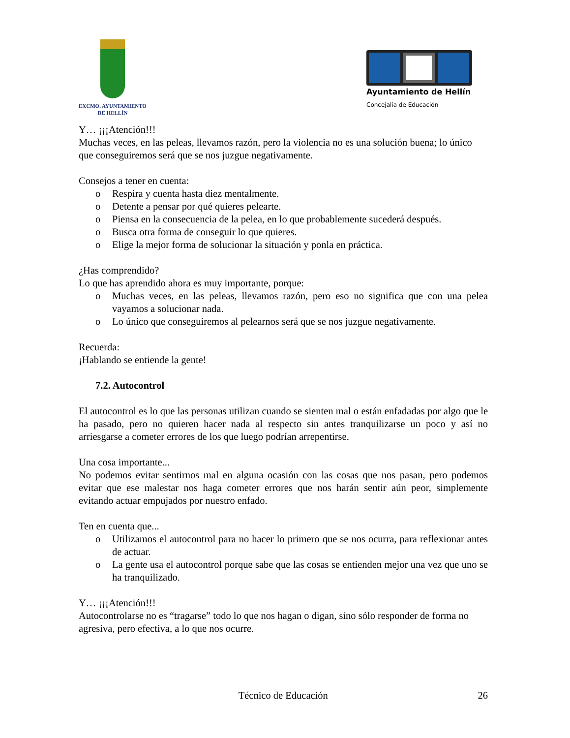EXCMO. AYUNTAMIENTO
DE HELLÍN
Ayuntamiento de Hellín
Concejalía de Educación
Y… ¡¡¡Atención!!!
Muchas veces, en las peleas, llevamos razón, pero la violencia no es una solución buena; lo único que conseguiremos será que se nos juzgue negativamente.
Consejos a tener en cuenta:
o Respira y cuenta hasta diez mentalmente.
o Detente a pensar por qué quieres pelearte.
o Piensa en la consecuencia de la pelea, en lo que probablemente sucederá después.
o Busca otra forma de conseguir lo que quieres.
o Elige la mejor forma de solucionar la situación y ponla en práctica.
¿Has comprendido?
Lo que has aprendido ahora es muy importante, porque:
o Muchas veces, en las peleas, llevamos razón, pero eso no significa que con una pelea vayamos a solucionar nada.
o Lo único que conseguiremos al pelearnos será que se nos juzgue negativamente.
Recuerda:
¡Hablando se entiende la gente!
7.2. Autocontrol
El autocontrol es lo que las personas utilizan cuando se sienten mal o están enfadadas por algo que le ha pasado, pero no quieren hacer nada al respecto sin antes tranquilizarse un poco y así no arriesgarse a cometer errores de los que luego podrían arrepentirse.
Una cosa importante...
No podemos evitar sentirnos mal en alguna ocasión con las cosas que nos pasan, pero podemos evitar que ese malestar nos haga cometer errores que nos harán sentir aún peor, simplemente evitando actuar empujados por nuestro enfado.
Ten en cuenta que...
o Utilizamos el autocontrol para no hacer lo primero que se nos ocurra, para reflexionar antes de actuar.
o La gente usa el autocontrol porque sabe que las cosas se entienden mejor una vez que uno se ha tranquilizado.
Y… ¡¡¡Atención!!!
Autocontrolarse no es “tragarse” todo lo que nos hagan o digan, sino sólo responder de forma no agresiva, pero efectiva, a lo que nos ocurre.
Técnico de Educación 26